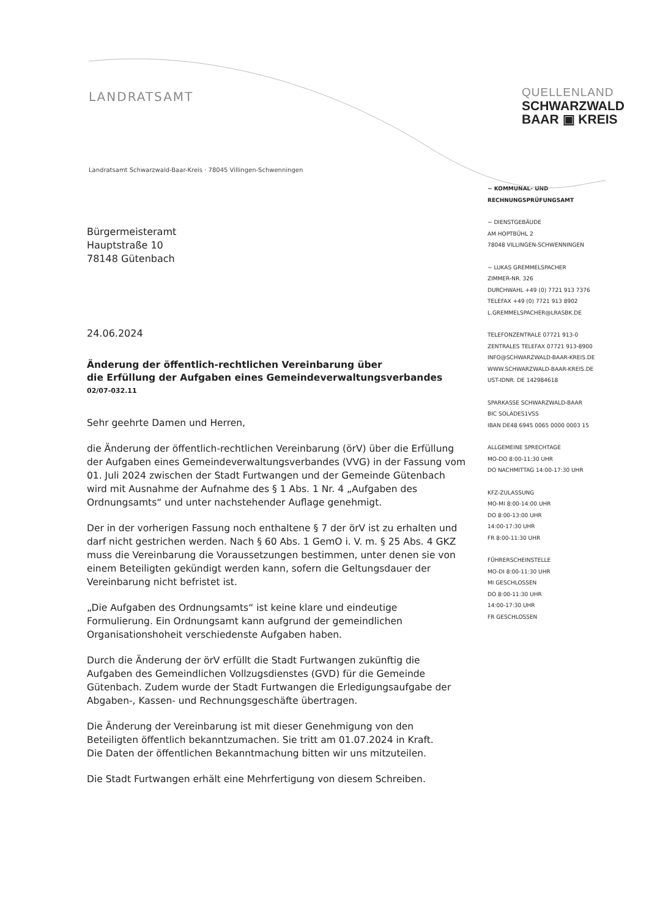LANDRATSAMT
QUELLENLAND
SCHWARZWALD
BAAR ▣ KREIS
Landratsamt Schwarzwald-Baar-Kreis · 78045 Villingen-Schwenningen
Bürgermeisteramt
Hauptstraße 10
78148 Gütenbach
24.06.2024
Änderung der öffentlich-rechtlichen Vereinbarung über
die Erfüllung der Aufgaben eines Gemeindeverwaltungsverbandes
02/07-032.11
Sehr geehrte Damen und Herren,
die Änderung der öffentlich-rechtlichen Vereinbarung (örV) über die Erfüllung der Aufgaben eines Gemeindeverwaltungsverbandes (VVG) in der Fassung vom 01. Juli 2024 zwischen der Stadt Furtwangen und der Gemeinde Gütenbach wird mit Ausnahme der Aufnahme des § 1 Abs. 1 Nr. 4 „Aufgaben des Ordnungsamts“ und unter nachstehender Auflage genehmigt.
Der in der vorherigen Fassung noch enthaltene § 7 der örV ist zu erhalten und darf nicht gestrichen werden. Nach § 60 Abs. 1 GemO i. V. m. § 25 Abs. 4 GKZ muss die Vereinbarung die Voraussetzungen bestimmen, unter denen sie von einem Beteiligten gekündigt werden kann, sofern die Geltungsdauer der Vereinbarung nicht befristet ist.
„Die Aufgaben des Ordnungsamts“ ist keine klare und eindeutige Formulierung. Ein Ordnungsamt kann aufgrund der gemeindlichen Organisationshoheit verschiedenste Aufgaben haben.
Durch die Änderung der örV erfüllt die Stadt Furtwangen zukünftig die Aufgaben des Gemeindlichen Vollzugsdienstes (GVD) für die Gemeinde Gütenbach. Zudem wurde der Stadt Furtwangen die Erledigungsaufgabe der Abgaben-, Kassen- und Rechnungsgeschäfte übertragen.
Die Änderung der Vereinbarung ist mit dieser Genehmigung von den Beteiligten öffentlich bekanntzumachen. Sie tritt am 01.07.2024 in Kraft.
Die Daten der öffentlichen Bekanntmachung bitten wir uns mitzuteilen.
Die Stadt Furtwangen erhält eine Mehrfertigung von diesem Schreiben.
~ KOMMUNAL- UND
RECHNUNGSPRÜFUNGSAMT
~ DIENSTGEBÄUDE
AM HOPTBÜHL 2
78048 VILLINGEN-SCHWENNINGEN
~ LUKAS GREMMELSPACHER
ZIMMER-NR. 326
DURCHWAHL +49 (0) 7721 913 7376
TELEFAX +49 (0) 7721 913 8902
L.GREMMELSPACHER@LRASBK.DE
TELEFONZENTRALE 07721 913-0
ZENTRALES TELEFAX 07721 913-8900
INFO@SCHWARZWALD-BAAR-KREIS.DE
WWW.SCHWARZWALD-BAAR-KREIS.DE
UST-IDNR. DE 142984618
SPARKASSE SCHWARZWALD-BAAR
BIC SOLADES1VSS
IBAN DE48 6945 0065 0000 0003 15
ALLGEMEINE SPRECHTAGE
MO-DO 8:00-11:30 UHR
DO NACHMITTAG 14:00-17:30 UHR
KFZ-ZULASSUNG
MO-MI 8:00-14:00 UHR
DO 8:00-13:00 UHR
14:00-17:30 UHR
FR 8:00-11:30 UHR
FÜHRERSCHEINSTELLE
MO-DI 8:00-11:30 UHR
MI GESCHLOSSEN
DO 8:00-11:30 UHR
14:00-17:30 UHR
FR GESCHLOSSEN